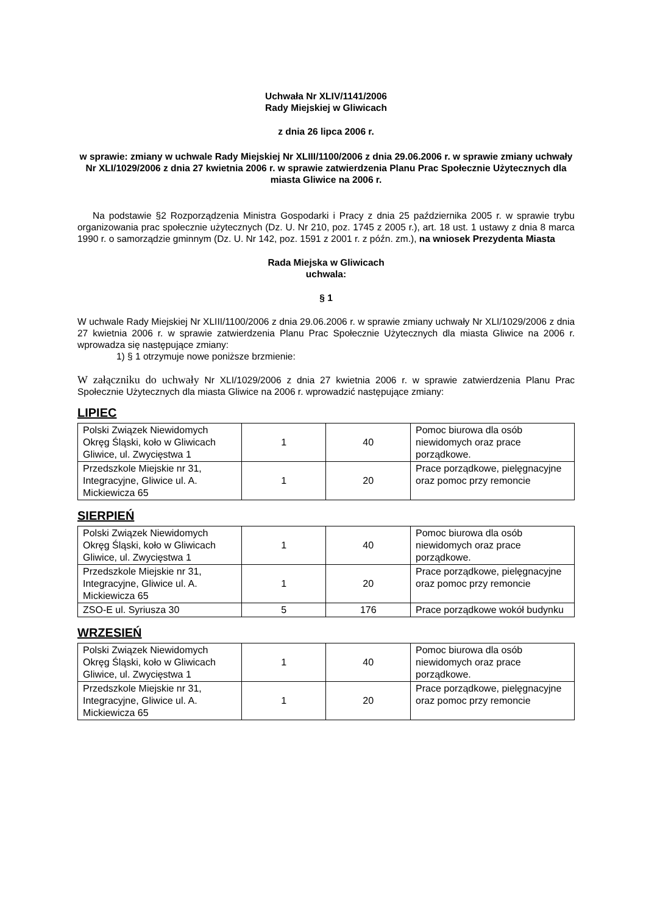Uchwała Nr XLIV/1141/2006
Rady Miejskiej w Gliwicach
z dnia 26 lipca 2006 r.
w sprawie: zmiany w uchwale Rady Miejskiej Nr XLIII/1100/2006 z dnia 29.06.2006 r. w sprawie zmiany uchwały Nr XLI/1029/2006 z dnia 27 kwietnia 2006 r. w sprawie zatwierdzenia Planu Prac Społecznie Użytecznych dla miasta Gliwice na 2006 r.
Na podstawie §2 Rozporządzenia Ministra Gospodarki i Pracy z dnia 25 października 2005 r. w sprawie trybu organizowania prac społecznie użytecznych (Dz. U. Nr 210, poz. 1745 z 2005 r.), art. 18 ust. 1 ustawy z dnia 8 marca 1990 r. o samorządzie gminnym (Dz. U. Nr 142, poz. 1591 z 2001 r. z późn. zm.), na wniosek Prezydenta Miasta
Rada Miejska w Gliwicach
uchwala:
§ 1
W uchwale Rady Miejskiej Nr XLIII/1100/2006 z dnia 29.06.2006 r. w sprawie zmiany uchwały Nr XLI/1029/2006 z dnia 27 kwietnia 2006 r. w sprawie zatwierdzenia Planu Prac Społecznie Użytecznych dla miasta Gliwice na 2006 r. wprowadza się następujące zmiany:
1) § 1 otrzymuje nowe poniższe brzmienie:
W załączniku do uchwały Nr XLI/1029/2006 z dnia 27 kwietnia 2006 r. w sprawie zatwierdzenia Planu Prac Społecznie Użytecznych dla miasta Gliwice na 2006 r. wprowadzić następujące zmiany:
LIPIEC
| Polski Związek Niewidomych Okręg Śląski, koło w Gliwicach Gliwice, ul. Zwycięstwa 1 | 1 | 40 | Pomoc biurowa dla osób niewidomych oraz prace porządkowe. |
| Przedszkole Miejskie nr 31, Integracyjne, Gliwice ul. A. Mickiewicza 65 | 1 | 20 | Prace porządkowe, pielęgnacyjne oraz pomoc przy remoncie |
SIERPIEŃ
| Polski Związek Niewidomych Okręg Śląski, koło w Gliwicach Gliwice, ul. Zwycięstwa 1 | 1 | 40 | Pomoc biurowa dla osób niewidomych oraz prace porządkowe. |
| Przedszkole Miejskie nr 31, Integracyjne, Gliwice ul. A. Mickiewicza 65 | 1 | 20 | Prace porządkowe, pielęgnacyjne oraz pomoc przy remoncie |
| ZSO-E ul. Syriusza 30 | 5 | 176 | Prace porządkowe wokół budynku |
WRZESIEŃ
| Polski Związek Niewidomych Okręg Śląski, koło w Gliwicach Gliwice, ul. Zwycięstwa 1 | 1 | 40 | Pomoc biurowa dla osób niewidomych oraz prace porządkowe. |
| Przedszkole Miejskie nr 31, Integracyjne, Gliwice ul. A. Mickiewicza 65 | 1 | 20 | Prace porządkowe, pielęgnacyjne oraz pomoc przy remoncie |